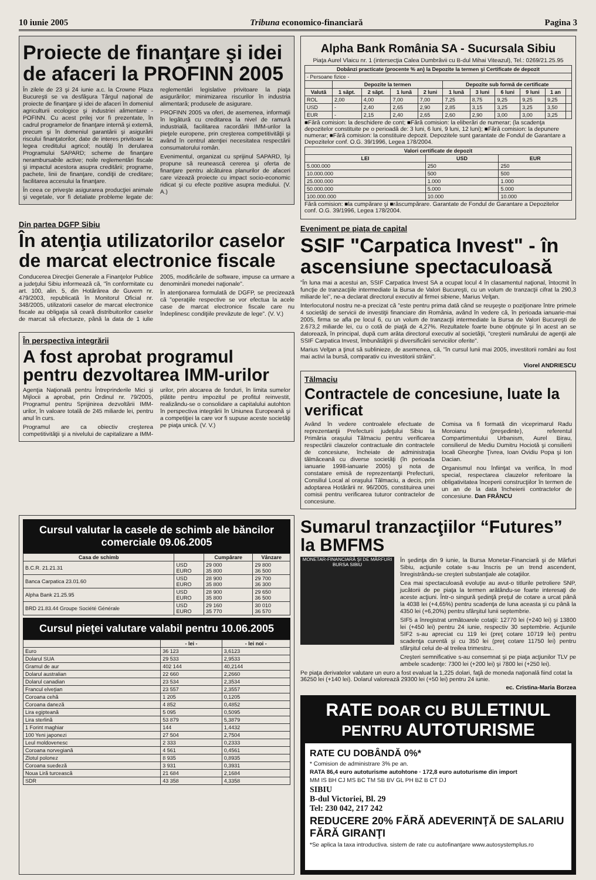10 iunie 2005 Tribuna economico-financiară Pagina 3
Proiecte de finanţare şi idei de afaceri la PROFINN 2005
În zilele de 23 şi 24 iunie a.c. la Crowne Plaza Bucureşti se va desfăşura Târgul naţional de proiecte de finanţare şi idei de afaceri în domeniul agriculturii ecologice şi industriei alimentare - POFINN. Cu acest prilej vor fi prezentate, în cadrul programelor de finanţare internă şi externă, precum şi în domeniul garantării şi asigurării riscului finanţatorilor, date de interes privitoare la: legea creditului agricol; noutăţi în derularea Programului SAPARD; scheme de finanţare nerambursabile active; noile reglementări fiscale şi impactul acestora asupra creditării; programe, pachete, linii de finanţare, condiţii de creditare; facilitarea accesului la finanţare.
În ceea ce priveşte asigurarea producţiei animale şi vegetale, vor fi detaliate probleme legate de: reglementări legislative privitoare la piaţa asigurărilor; minimizarea riscurilor în industria alimentară; produsele de asigurare.
PROFINN 2005 va oferi, de asemenea, informaţii în legătură cu creditarea la nivel de ramură industrială, facilitarea racordării IMM-urilor la pieţele europene, prin creşterea competitivităţii şi având în centrul atenţiei necesitatea respectării consumatorului român.
Evenimentul, organizat cu sprijinul SAPARD, îşi propune să reunească cererea şi oferta de finanţare pentru alcătuirea planurilor de afaceri care vizează proiecte cu impact socio-economic ridicat şi cu efecte pozitive asupra mediului. (V. A.)
Din partea DGFP Sibiu
În atenţia utilizatorilor caselor de marcat electronice fiscale
Conducerea Direcţiei Generale a Finanţelor Publice a judeţului Sibiu informează că, "în conformitate cu art. 100, alin. 5, din Hotărârea de Guvern nr. 479/2003, republicată în Monitorul Oficial nr. 348/2005, utilizatorii caselor de marcat electronice fiscale au obligaţia să ceară distribuitorilor caselor de marcat să efectueze, până la data de 1 iulie 2005, modificările de software, impuse ca urmare a denominării monedei naţionale".
În atenţionarea formulată de DGFP, se precizează că "operaţiile respective se vor efectua la acele case de marcat electronice fiscale care nu îndeplinesc condiţiile prevăzute de lege". (V. V.)
În perspectiva integrării
A fost aprobat programul pentru dezvoltarea IMM-urilor
Agenţia Naţională pentru Întreprinderile Mici şi Mijlocii a aprobat, prin Ordinul nr. 79/2005, Programul pentru Sprijinirea dezvoltării IMM-urilor, în valoare totală de 245 miliarde lei, pentru anul în curs.
Programul are ca obiectiv creşterea competitivităţii şi a nivelului de capitalizare a IMM-urilor, prin alocarea de fonduri, în limita sumelor plătite pentru impozitul pe profitul reinvestit, realizându-se o consolidare a capitalului autohton în perspectiva integrării în Uniunea Europeană şi a competiţiei la care vor fi supuse aceste societăţi pe piaţa unică. (V. V.)
Alpha Bank România SA - Sucursala Sibiu
Piaţa Aurel Vlaicu nr. 1 (intersecţia Calea Dumbrăvii cu B-dul Mihai Viteazul), Tel.: 0269/21.25.95
| Dobânzi practicate (procente % an) la Depozite la termen şi Certificate de depozit | | | | | | | | | | |
| --- | --- | --- | --- | --- | --- | --- | --- | --- | --- | --- |
| - Persoane fizice - | | | | | | | | | | |
| | Depozite la termen | | | | Depozite sub formă de certificate | | | | | |
| Valută | 1 săpt. | 2 săpt. | 1 lună | 2 luni | 1 lună | 3 luni | 6 luni | 9 luni | 1 an | |
| ROL | 2,00 | 4,00 | 7,00 | 7,00 | 7,25 | 8,75 | 9,25 | 9,25 | 9,25 | |
| USD | - | 2,40 | 2,65 | 2,90 | 2,85 | 3,15 | 3,25 | 3,25 | 3,50 | |
| EUR | - | 2,15 | 2,40 | 2,65 | 2,60 | 2,90 | 3,00 | 3,00 | 3,25 | |
■Fără comision: la deschidere de cont; ■Fără comision: la eliberări de numerar; (la scadenţa depozitelor constituite pe o perioadă de: 3 luni, 6 luni, 9 luni, 12 luni); ■Fără comision: la depunere numerar; ■Fără comision: la constituire depozit. Depozitele sunt garantate de Fondul de Garantare a Depozitelor conf. O.G. 39/1996, Legea 178/2004.
| Valori certificate de depozit | | |
| --- | --- | --- |
| LEI | USD | EUR |
| 5.000.000 | 250 | 250 |
| 10.000.000 | 500 | 500 |
| 25.000.000 | 1.000 | 1.000 |
| 50.000.000 | 5.000 | 5.000 |
| 100.000.000 | 10.000 | 10.000 |
Fără comision: ■la cumpărare şi ■răscumpărare. Garantate de Fondul de Garantare a Depozitelor conf. O.G. 39/1996, Legea 178/2004.
Eveniment pe piaţa de capital
SSIF "Carpatica Invest" - în ascensiune spectaculoasă
"În luna mai a acestui an, SSIF Carpatica Invest SA a ocupat locul 4 în clasamentul naţional, întocmit în funcţie de tranzacţiile intermediate la Bursa de Valori Bucureşti, cu un volum de tranzacţii cifrat la 290,3 miliarde lei", ne-a declarat directorul executiv al firmei sibiene, Marius Velţan.
Interlocutorul nostru ne-a precizat că "este pentru prima dată când se reuşeşte o poziţionare între primele 4 societăţi de servicii de investiţii financiare din România, având în vedere că, în perioada ianuarie-mai 2005, firma se afla pe locul 6, cu un volum de tranzacţii intermediate la Bursa de Valori Bucureşti de 2.673,2 miliarde lei, cu o cotă de piaţă de 4,27%. Rezultatele foarte bune obţinute şi în acest an se datorează, în principal, după cum arăta directorul executiv al societăţii, "creşterii numărului de agenţii ale SSIF Carpatica Invest, îmbunătăţirii şi diversificării serviciilor oferite".
Marius Velţan a ţinut să sublinieze, de asemenea, că, "în cursul lunii mai 2005, investitorii români au fost mai activi la bursă, comparativ cu investitorii străini".
Viorel ANDRIESCU
Tălmaciu
Contractele de concesiune, luate la verificat
Având în vedere controalele efectuate de reprezentanţii Prefecturii judeţului Sibiu la Primăria oraşului Tălmaciu pentru verificarea respectării clauzelor contractuale din contractele de concesiune, încheiate de administraţia tălmăceană cu diverse societăţi (în perioada ianuarie 1998-ianuarie 2005) şi nota de constatare emisă de reprezentanţii Prefecturii, Consiliul Local al oraşului Tălmaciu, a decis, prin adoptarea Hotărârii nr. 96/2005, constituirea unei comisii pentru verificarea tuturor contractelor de concesiune.
Comisa va fi formată din viceprimarul Radu Moroianu (preşedinte), referentul Compartimentului Urbanism, Aurel Birau, consilierul de Mediu Dumitru Hociotă şi consilierii locali Gheorghe Ţivrea, Ioan Ovidiu Popa şi Ion Dacian.
Organismul nou înfiinţat va verifica, în mod special, respectarea clauzelor referitoare la obligativitatea începerii construcţiilor în termen de un an de la data încheierii contractelor de concesiune. Dan FRÂNCU
Cursul valutar la casele de schimb ale băncilor comerciale 09.06.2005
| Casa de schimb | | Cumpărare | Vânzare |
| --- | --- | --- | --- |
| B.C.R. 21.21.31 | USD EURO | 29 000 35 800 | 29 800 36 500 |
| Banca Carpatica 23.01.60 | USD EURO | 28 900 35 800 | 29 700 36 300 |
| Alpha Bank 21.25.95 | USD EURO | 28 900 35 800 | 29 650 36 500 |
| BRD 21.83.44 Groupe Société Générale | USD EURO | 29 160 35 770 | 30 010 36 570 |
Cursul pieţei valutare valabil pentru 10.06.2005
| | - lei - | - lei noi - |
| --- | --- | --- |
| Euro | 36 123 | 3,6123 |
| Dolarul SUA | 29 533 | 2,9533 |
| Gramul de aur | 402 144 | 40,2144 |
| Dolarul australian | 22 660 | 2,2660 |
| Dolarul canadian | 23 534 | 2,3534 |
| Francul elveţian | 23 557 | 2,3557 |
| Coroana cehă | 1 205 | 0,1205 |
| Coroana daneză | 4 852 | 0,4852 |
| Lira egipteană | 5 095 | 0,5095 |
| Lira sterlină | 53 879 | 5,3879 |
| 1 Forint maghiar | 144 | 1,4432 |
| 100 Yeni japonezi | 27 504 | 2,7504 |
| Leul moldovenesc | 2 333 | 0,2333 |
| Coroana norvegiană | 4 561 | 0,4561 |
| Zlotul polonez | 8 935 | 0,8935 |
| Coroana suedeză | 3 931 | 0,3931 |
| Noua Liră turcească | 21 684 | 2,1684 |
| SDR | 43 358 | 4,3358 |
Sumarul tranzacţiilor “Futures” la BMFMS
MONETAR-FINANCIARĂ ŞI DE MĂRFURI BURSA SIBIU
În şedinţa din 9 iunie, la Bursa Monetar-Financiară şi de Mărfuri Sibiu, acţiunile cotate s-au înscris pe un trend ascendent, înregistrându-se creşteri substanţiale ale cotaţiilor.
Cea mai spectaculoasă evoluţie au avut-o titlurile petroliere SNP, jucătorii de pe piaţa la termen arătându-se foarte interesaţi de aceste acţiuni. Într-o singură şedinţă preţul de cotare a urcat până la 4038 lei (+4,65%) pentru scadenţa de luna aceasta şi cu până la 4350 lei (+6,20%) pentru sfârşitul lunii septembrie.
SIF5 a înregistrat următoarele cotaţii: 12770 lei (+240 lei) şi 13800 lei (+450 lei) pentru 24 iunie, respectiv 30 septembrie. Acţiunile SIF2 s-au apreciat cu 119 lei (preţ cotare 10719 lei) pentru scadenţa curentă şi cu 350 lei (preţ cotare 11750 lei) pentru sfârşitul celui de-al treilea trimestru..
Creşteri semnificative s-au consemnat şi pe piaţa acţiunilor TLV pe ambele scadenţe: 7300 lei (+200 lei) şi 7800 lei (+250 lei).
Pe piaţa derivatelor valutare un euro a fost evaluat la 1,225 dolari, faţă de moneda naţională fiind cotat la 36250 lei (+140 lei). Dolarul valorează 29300 lei (+50 lei) pentru 24 iunie.
ec. Cristina-Maria Borzea
RATE DOAR CU BULETINUL PENTRU AUTOTURISME
RATE CU DOBÂNDĂ 0%*
* Comision de administrare 3% pe an.
RATA 86,4 euro autoturisme autohtone · 172,8 euro autoturisme din import
MM IS BH CJ MS BC TM SB BV GL PH BZ B CT DJ
SIBIU
B-dul Victoriei, Bl. 29
Tel: 230 042, 217 242
REDUCERE 20% FĂRĂ ADEVERINŢĂ DE SALARIU FĂRĂ GIRANŢI
*Se aplica la taxa introductiva. sistem de rate cu autofinanţare www.autosystemplus.ro